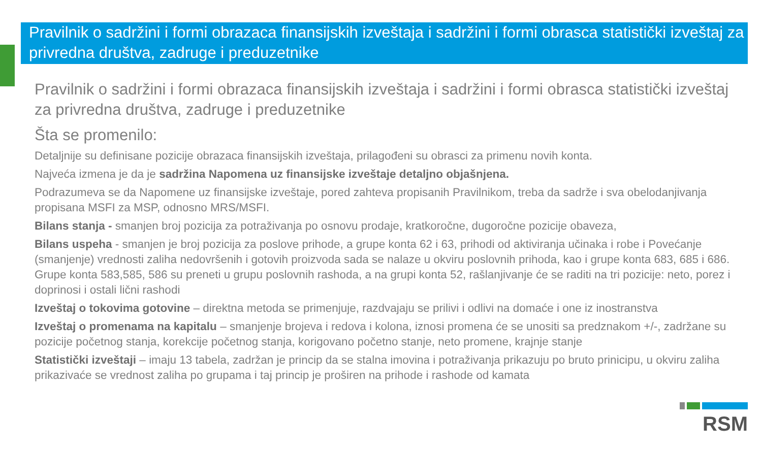Pravilnik o sadržini i formi obrazaca finansijskih izveštaja i sadržini i formi obrasca statistički izveštaj za privredna društva, zadruge i preduzetnike
Pravilnik o sadržini i formi obrazaca finansijskih izveštaja i sadržini i formi obrasca statistički izveštaj za privredna društva, zadruge i preduzetnike
Šta se promenilo:
Detaljnije su definisane pozicije obrazaca finansijskih izveštaja, prilagođeni su obrasci za primenu novih konta.
Najveća izmena je da je sadržina Napomena uz finansijske izveštaje detaljno objašnjena.
Podrazumeva se da Napomene uz finansijske izveštaje, pored zahteva propisanih Pravilnikom, treba da sadrže i sva obelodanjivanja propisana MSFI za MSP, odnosno MRS/MSFI.
Bilans stanja - smanjen broj pozicija za potraživanja po osnovu prodaje, kratkoročne, dugoročne pozicije obaveza,
Bilans uspeha - smanjen je broj pozicija za poslove prihode, a grupe konta 62 i 63, prihodi od aktiviranja učinaka i robe i Povećanje (smanjenje) vrednosti zaliha nedovršenih i gotovih proizvoda sada se nalaze u okviru poslovnih prihoda, kao i grupe konta 683, 685 i 686. Grupe konta 583,585, 586 su preneti u grupu poslovnih rashoda, a na grupi konta 52, rašlanjivanje će se raditi na tri pozicije: neto, porez i doprinosi i ostali lični rashodi
Izveštaj o tokovima gotovine – direktna metoda se primenjuje, razdvajaju se prilivi i odlivi na domaće i one iz inostranstva
Izveštaj o promenama na kapitalu – smanjenje brojeva i redova i kolona, iznosi promena će se unositi sa predznakom +/-, zadržane su pozicije početnog stanja, korekcije početnog stanja, korigovano početno stanje, neto promene, krajnje stanje
Statistički izveštaji – imaju 13 tabela, zadržan je princip da se stalna imovina i potraživanja prikazuju po bruto prinicipu, u okviru zaliha prikazivaće se vrednost zaliha po grupama i taj princip je proširen na prihode i rashode od kamata
RSM